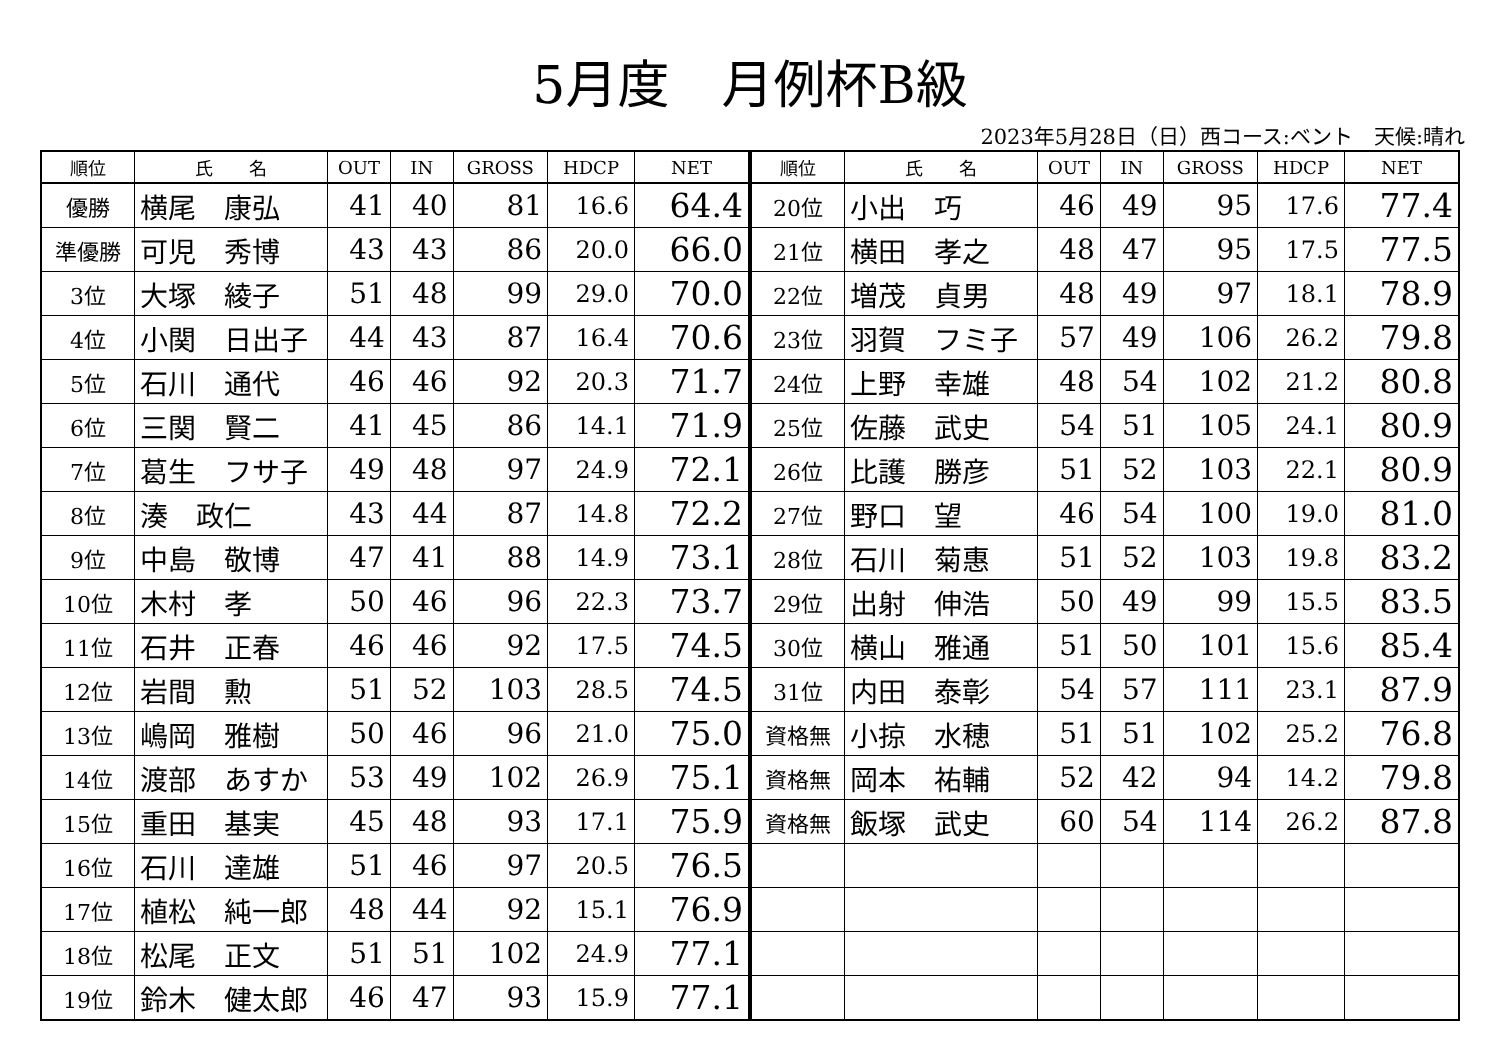5月度　月例杯B級
2023年5月28日（日）西コース:ベント　天候:晴れ
| 順位 | 氏 名 | OUT | IN | GROSS | HDCP | NET |
| --- | --- | --- | --- | --- | --- | --- |
| 優勝 | 横尾 康弘 | 41 | 40 | 81 | 16.6 | 64.4 |
| 準優勝 | 可児 秀博 | 43 | 43 | 86 | 20.0 | 66.0 |
| 3位 | 大塚 綾子 | 51 | 48 | 99 | 29.0 | 70.0 |
| 4位 | 小関 日出子 | 44 | 43 | 87 | 16.4 | 70.6 |
| 5位 | 石川 通代 | 46 | 46 | 92 | 20.3 | 71.7 |
| 6位 | 三関 賢二 | 41 | 45 | 86 | 14.1 | 71.9 |
| 7位 | 葛生 フサ子 | 49 | 48 | 97 | 24.9 | 72.1 |
| 8位 | 湊 政仁 | 43 | 44 | 87 | 14.8 | 72.2 |
| 9位 | 中島 敬博 | 47 | 41 | 88 | 14.9 | 73.1 |
| 10位 | 木村 孝 | 50 | 46 | 96 | 22.3 | 73.7 |
| 11位 | 石井 正春 | 46 | 46 | 92 | 17.5 | 74.5 |
| 12位 | 岩間 勲 | 51 | 52 | 103 | 28.5 | 74.5 |
| 13位 | 嶋岡 雅樹 | 50 | 46 | 96 | 21.0 | 75.0 |
| 14位 | 渡部 あすか | 53 | 49 | 102 | 26.9 | 75.1 |
| 15位 | 重田 基実 | 45 | 48 | 93 | 17.1 | 75.9 |
| 16位 | 石川 達雄 | 51 | 46 | 97 | 20.5 | 76.5 |
| 17位 | 植松 純一郎 | 48 | 44 | 92 | 15.1 | 76.9 |
| 18位 | 松尾 正文 | 51 | 51 | 102 | 24.9 | 77.1 |
| 19位 | 鈴木 健太郎 | 46 | 47 | 93 | 15.9 | 77.1 |
| 順位 | 氏 名 | OUT | IN | GROSS | HDCP | NET |
| --- | --- | --- | --- | --- | --- | --- |
| 20位 | 小出 巧 | 46 | 49 | 95 | 17.6 | 77.4 |
| 21位 | 横田 孝之 | 48 | 47 | 95 | 17.5 | 77.5 |
| 22位 | 増茂 貞男 | 48 | 49 | 97 | 18.1 | 78.9 |
| 23位 | 羽賀 フミ子 | 57 | 49 | 106 | 26.2 | 79.8 |
| 24位 | 上野 幸雄 | 48 | 54 | 102 | 21.2 | 80.8 |
| 25位 | 佐藤 武史 | 54 | 51 | 105 | 24.1 | 80.9 |
| 26位 | 比護 勝彦 | 51 | 52 | 103 | 22.1 | 80.9 |
| 27位 | 野口 望 | 46 | 54 | 100 | 19.0 | 81.0 |
| 28位 | 石川 菊惠 | 51 | 52 | 103 | 19.8 | 83.2 |
| 29位 | 出射 伸浩 | 50 | 49 | 99 | 15.5 | 83.5 |
| 30位 | 横山 雅通 | 51 | 50 | 101 | 15.6 | 85.4 |
| 31位 | 内田 泰彰 | 54 | 57 | 111 | 23.1 | 87.9 |
| 資格無 | 小掠 水穂 | 51 | 51 | 102 | 25.2 | 76.8 |
| 資格無 | 岡本 祐輔 | 52 | 42 | 94 | 14.2 | 79.8 |
| 資格無 | 飯塚 武史 | 60 | 54 | 114 | 26.2 | 87.8 |